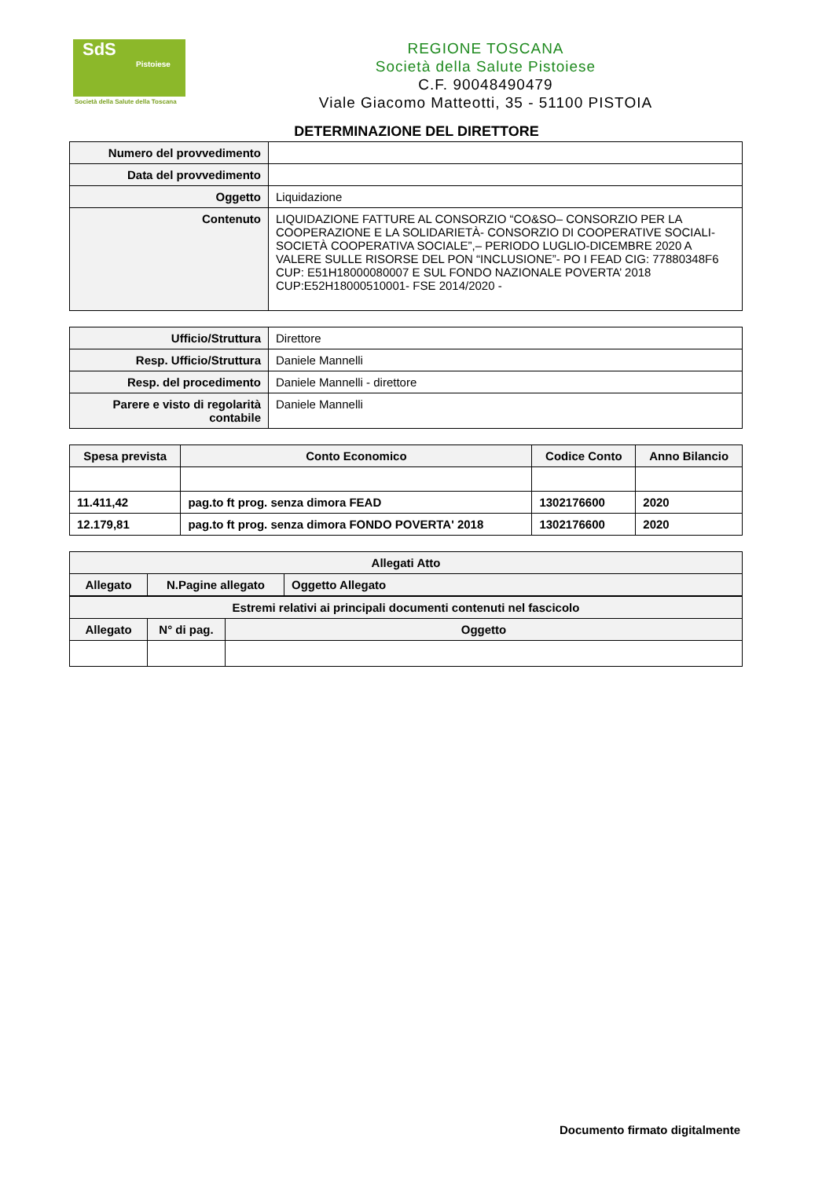SdS
Pistoiese
Società della Salute della Toscana
REGIONE TOSCANA
Società della Salute Pistoiese
C.F. 90048490479
Viale Giacomo Matteotti, 35 - 51100 PISTOIA
DETERMINAZIONE DEL DIRETTORE
| Numero del provvedimento | |
| Data del provvedimento | |
| Oggetto | Liquidazione |
| Contenuto | LIQUIDAZIONE FATTURE AL CONSORZIO “CO&SO– CONSORZIO PER LA COOPERAZIONE E LA SOLIDARIETÀ- CONSORZIO DI COOPERATIVE SOCIALI-SOCIETÀ COOPERATIVA SOCIALE”,– PERIODO LUGLIO-DICEMBRE 2020 A VALERE SULLE RISORSE DEL PON “INCLUSIONE”- PO I FEAD CIG: 77880348F6 CUP: E51H18000080007 E SUL FONDO NAZIONALE POVERTA’ 2018 CUP:E52H18000510001- FSE 2014/2020 - |
| Ufficio/Struttura | Direttore |
| Resp. Ufficio/Struttura | Daniele Mannelli |
| Resp. del procedimento | Daniele Mannelli - direttore |
| Parere e visto di regolarità contabile | Daniele Mannelli |
| Spesa prevista | Conto Economico | Codice Conto | Anno Bilancio |
| --- | --- | --- | --- |
| 11.411,42 | pag.to ft prog. senza dimora FEAD | 1302176600 | 2020 |
| 12.179,81 | pag.to ft prog. senza dimora FONDO POVERTA' 2018 | 1302176600 | 2020 |
| Allegati Atto | | |
| --- | --- | --- |
| Allegato | N.Pagine allegato | Oggetto Allegato |
| Estremi relativi ai principali documenti contenuti nel fascicolo | | |
| --- | --- | --- |
| Allegato | N° di pag. | Oggetto |
Documento firmato digitalmente